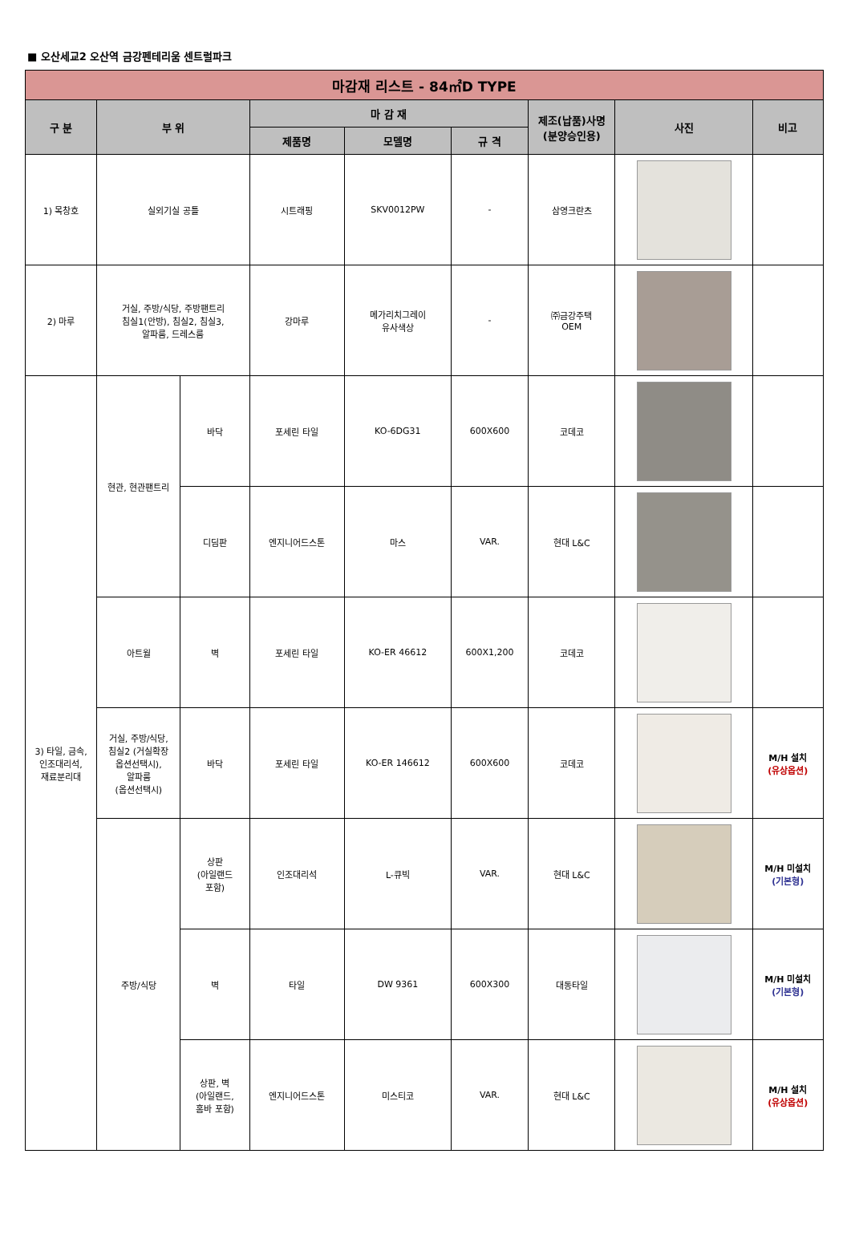■ 오산세교2 오산역 금강펜테리움 센트럴파크
| 마감재 리스트 - 84㎡D TYPE | | | | | | | | |
| --- | --- | --- | --- | --- | --- | --- | --- | --- |
| 구 분 | 부 위 | | 마 감 재 | | | 제조(납품)사명 (분양승인용) | 사진 | 비고 |
| | | | 제품명 | 모델명 | 규 격 | | | |
| 1) 목창호 | 실외기실 공틀 | | 시트래핑 | SKV0012PW | - | 삼영크란츠 | | |
| 2) 마루 | 거실, 주방/식당, 주방팬트리 침실1(안방), 침실2, 침실3, 알파룸, 드레스룸 | | 강마루 | 메가리치그레이 유사색상 | - | ㈜금강주택 OEM | | |
| 3) 타일, 금속, 인조대리석, 재료분리대 | 현관, 현관팬트리 | 바닥 | 포세린 타일 | KO-6DG31 | 600X600 | 코데코 | | |
| | | 디딤판 | 엔지니어드스톤 | 마스 | VAR. | 현대 L&C | | |
| | 아트월 | 벽 | 포세린 타일 | KO-ER 46612 | 600X1,200 | 코데코 | | |
| | 거실, 주방/식당, 침실2 (거실확장 옵션선택시), 알파룸 (옵션선택시) | 바닥 | 포세린 타일 | KO-ER 146612 | 600X600 | 코데코 | | M/H 설치 (유상옵션) |
| | 주방/식당 | 상판 (아일랜드 포함) | 인조대리석 | L-큐빅 | VAR. | 현대 L&C | | M/H 미설치 (기본형) |
| | | 벽 | 타일 | DW 9361 | 600X300 | 대동타일 | | M/H 미설치 (기본형) |
| | | 상판, 벽 (아일랜드, 홈바 포함) | 엔지니어드스톤 | 미스티코 | VAR. | 현대 L&C | | M/H 설치 (유상옵션) |